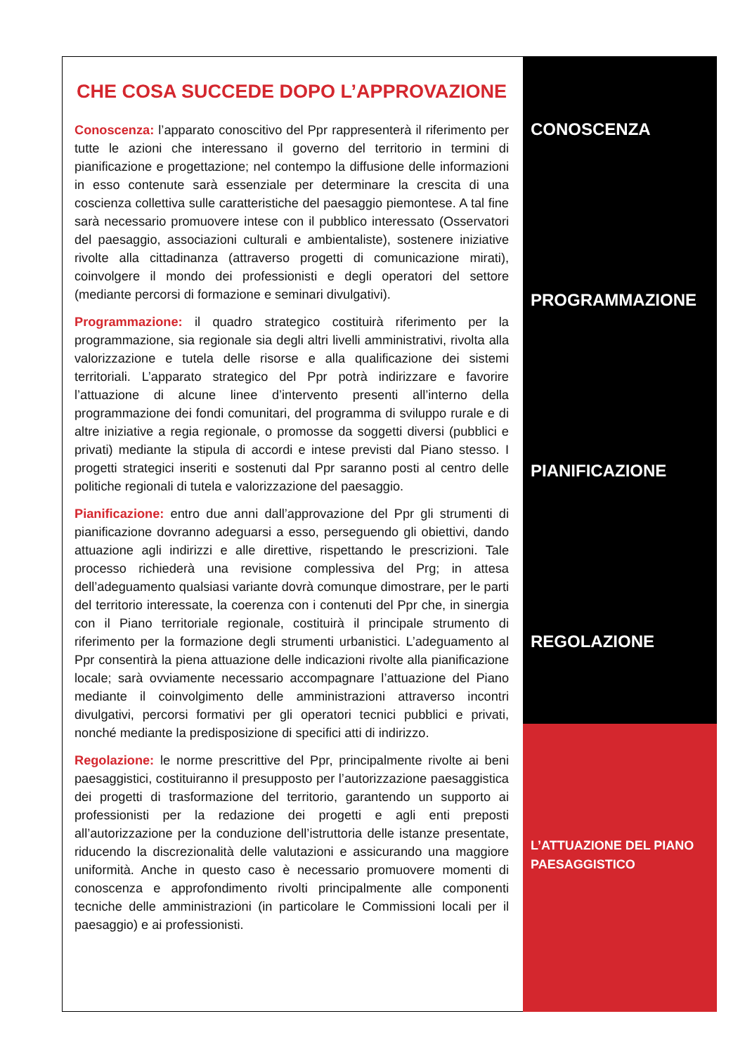CHE COSA SUCCEDE DOPO L’APPROVAZIONE
Conoscenza: l’apparato conoscitivo del Ppr rappresenterà il riferimento per tutte le azioni che interessano il governo del territorio in termini di pianificazione e progettazione; nel contempo la diffusione delle informazioni in esso contenute sarà essenziale per determinare la crescita di una coscienza collettiva sulle caratteristiche del paesaggio piemontese. A tal fine sarà necessario promuovere intese con il pubblico interessato (Osservatori del paesaggio, associazioni culturali e ambientaliste), sostenere iniziative rivolte alla cittadinanza (attraverso progetti di comunicazione mirati), coinvolgere il mondo dei professionisti e degli operatori del settore (mediante percorsi di formazione e seminari divulgativi).
Programmazione: il quadro strategico costituirà riferimento per la programmazione, sia regionale sia degli altri livelli amministrativi, rivolta alla valorizzazione e tutela delle risorse e alla qualificazione dei sistemi territoriali. L’apparato strategico del Ppr potrà indirizzare e favorire l’attuazione di alcune linee d’intervento presenti all’interno della programmazione dei fondi comunitari, del programma di sviluppo rurale e di altre iniziative a regia regionale, o promosse da soggetti diversi (pubblici e privati) mediante la stipula di accordi e intese previsti dal Piano stesso. I progetti strategici inseriti e sostenuti dal Ppr saranno posti al centro delle politiche regionali di tutela e valorizzazione del paesaggio.
Pianificazione: entro due anni dall’approvazione del Ppr gli strumenti di pianificazione dovranno adeguarsi a esso, perseguendo gli obiettivi, dando attuazione agli indirizzi e alle direttive, rispettando le prescrizioni. Tale processo richiederà una revisione complessiva del Prg; in attesa dell’adeguamento qualsiasi variante dovrà comunque dimostrare, per le parti del territorio interessate, la coerenza con i contenuti del Ppr che, in sinergia con il Piano territoriale regionale, costituirà il principale strumento di riferimento per la formazione degli strumenti urbanistici. L’adeguamento al Ppr consentirà la piena attuazione delle indicazioni rivolte alla pianificazione locale; sarà ovviamente necessario accompagnare l’attuazione del Piano mediante il coinvolgimento delle amministrazioni attraverso incontri divulgativi, percorsi formativi per gli operatori tecnici pubblici e privati, nonché mediante la predisposizione di specifici atti di indirizzo.
Regolazione: le norme prescrittive del Ppr, principalmente rivolte ai beni paesaggistici, costituiranno il presupposto per l’autorizzazione paesaggistica dei progetti di trasformazione del territorio, garantendo un supporto ai professionisti per la redazione dei progetti e agli enti preposti all’autorizzazione per la conduzione dell’istruttoria delle istanze presentate, riducendo la discrezionalità delle valutazioni e assicurando una maggiore uniformità. Anche in questo caso è necessario promuovere momenti di conoscenza e approfondimento rivolti principalmente alle componenti tecniche delle amministrazioni (in particolare le Commissioni locali per il paesaggio) e ai professionisti.
CONOSCENZA
PROGRAMMAZIONE
PIANIFICAZIONE
REGOLAZIONE
L’ATTUAZIONE DEL PIANO PAESAGGISTICO